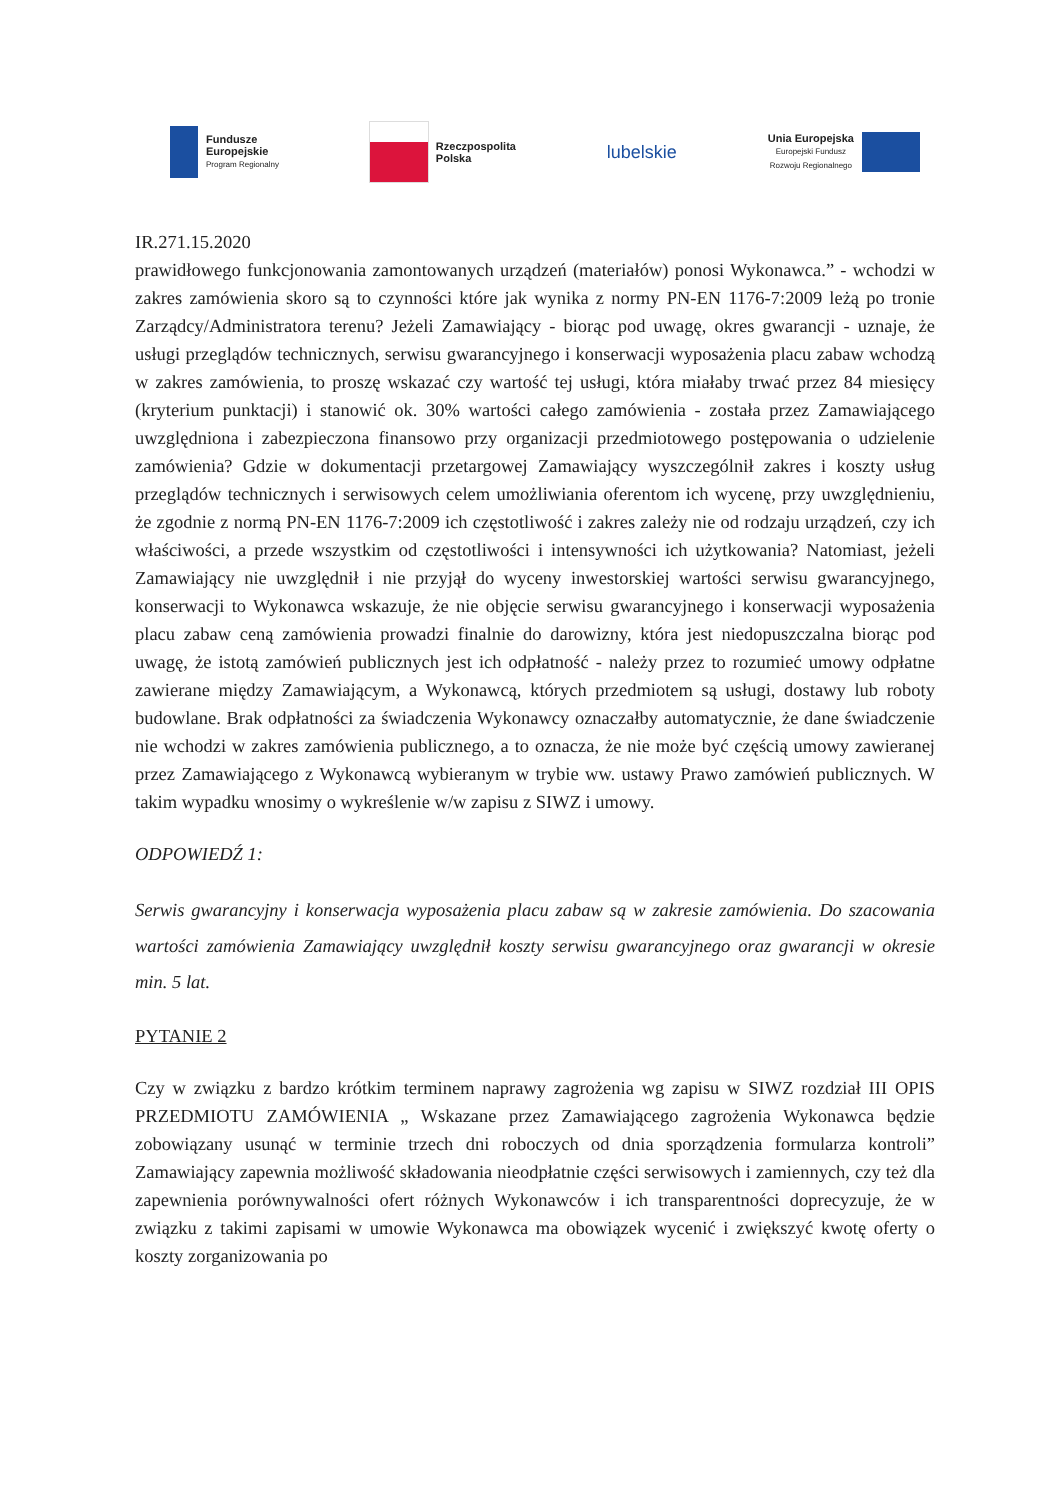Fundusze
Europejskie
Program Regionalny
Rzeczpospolita
Polska
lubelskie
Unia Europejska
Europejski Fundusz
Rozwoju Regionalnego
IR.271.15.2020
prawidłowego funkcjonowania zamontowanych urządzeń (materiałów) ponosi Wykonawca.” - wchodzi w zakres zamówienia skoro są to czynności które jak wynika z normy PN-EN 1176-7:2009 leżą po tronie Zarządcy/Administratora terenu? Jeżeli Zamawiający - biorąc pod uwagę, okres gwarancji - uznaje, że usługi przeglądów technicznych, serwisu gwarancyjnego i konserwacji wyposażenia placu zabaw wchodzą w zakres zamówienia, to proszę wskazać czy wartość tej usługi, która miałaby trwać przez 84 miesięcy (kryterium punktacji) i stanowić ok. 30% wartości całego zamówienia - została przez Zamawiającego uwzględniona i zabezpieczona finansowo przy organizacji przedmiotowego postępowania o udzielenie zamówienia? Gdzie w dokumentacji przetargowej Zamawiający wyszczególnił zakres i koszty usług przeglądów technicznych i serwisowych celem umożliwiania oferentom ich wycenę, przy uwzględnieniu, że zgodnie z normą PN-EN 1176-7:2009 ich częstotliwość i zakres zależy nie od rodzaju urządzeń, czy ich właściwości, a przede wszystkim od częstotliwości i intensywności ich użytkowania? Natomiast, jeżeli Zamawiający nie uwzględnił i nie przyjął do wyceny inwestorskiej wartości serwisu gwarancyjnego, konserwacji to Wykonawca wskazuje, że nie objęcie serwisu gwarancyjnego i konserwacji wyposażenia placu zabaw ceną zamówienia prowadzi finalnie do darowizny, która jest niedopuszczalna biorąc pod uwagę, że istotą zamówień publicznych jest ich odpłatność - należy przez to rozumieć umowy odpłatne zawierane między Zamawiającym, a Wykonawcą, których przedmiotem są usługi, dostawy lub roboty budowlane. Brak odpłatności za świadczenia Wykonawcy oznaczałby automatycznie, że dane świadczenie nie wchodzi w zakres zamówienia publicznego, a to oznacza, że nie może być częścią umowy zawieranej przez Zamawiającego z Wykonawcą wybieranym w trybie ww. ustawy Prawo zamówień publicznych. W takim wypadku wnosimy o wykreślenie w/w zapisu z SIWZ i umowy.
ODPOWIEDŹ 1:
Serwis gwarancyjny i konserwacja wyposażenia placu zabaw są w zakresie zamówienia. Do szacowania wartości zamówienia Zamawiający uwzględnił koszty serwisu gwarancyjnego oraz gwarancji w okresie min. 5 lat.
PYTANIE 2
Czy w związku z bardzo krótkim terminem naprawy zagrożenia wg zapisu w SIWZ rozdział III OPIS PRZEDMIOTU ZAMÓWIENIA „ Wskazane przez Zamawiającego zagrożenia Wykonawca będzie zobowiązany usunąć w terminie trzech dni roboczych od dnia sporządzenia formularza kontroli” Zamawiający zapewnia możliwość składowania nieodpłatnie części serwisowych i zamiennych, czy też dla zapewnienia porównywalności ofert różnych Wykonawców i ich transparentności doprecyzuje, że w związku z takimi zapisami w umowie Wykonawca ma obowiązek wycenić i zwiększyć kwotę oferty o koszty zorganizowania po